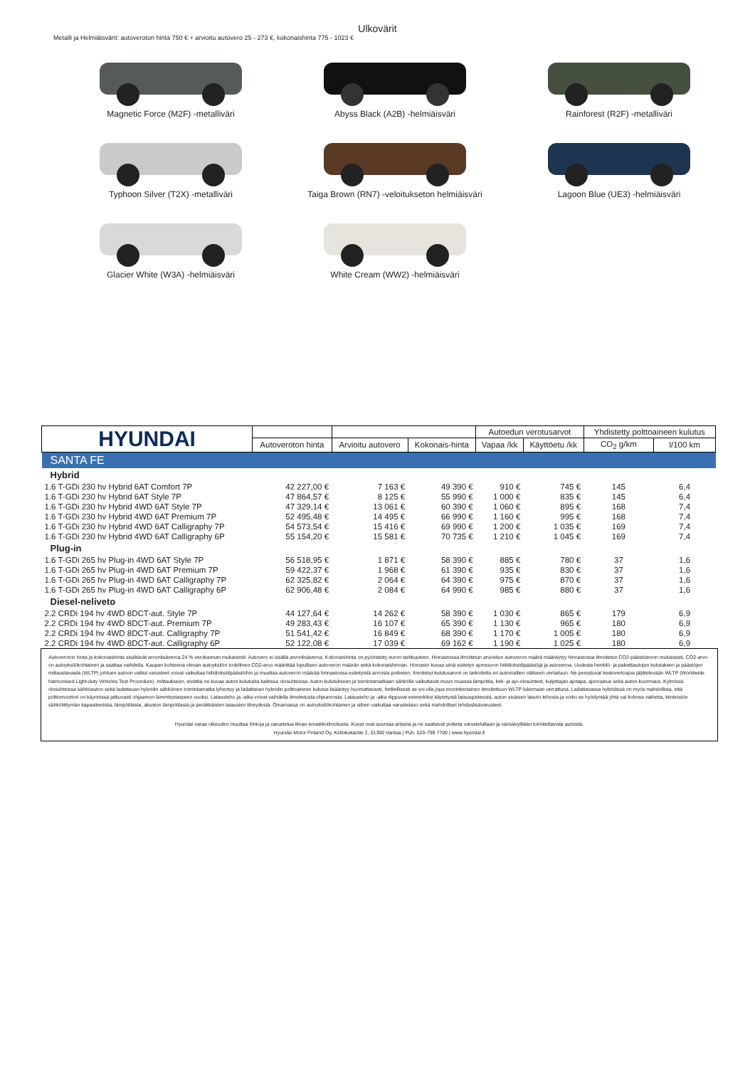Ulkovärit
Metalli ja Helmiäisvärit: autoveroton hinta 750 € + arvioitu autovero 25 - 273 €, kokonaishinta 775 - 1023 €
Magnetic Force (M2F) -metalliväri
Abyss Black (A2B) -helmiäisväri
Rainforest (R2F) -metalliväri
Typhoon Silver (T2X) -metalliväri
Taiga Brown (RN7) -veloitukseton helmiäisväri
Lagoon Blue (UE3) -helmiäisväri
Glacier White (W3A) -helmiäisväri
White Cream (WW2) -helmiäisväri
| HYUNDAI | | | | Autoedun verotusarvot | | Yhdistetty polttoaineen kulutus | |
| --- | --- | --- | --- | --- | --- | --- | --- |
| | Autoveroton hinta | Arvioitu autovero | Kokonais-hinta | Vapaa /kk | Käyttöetu /kk | CO<sub>2</sub> g/km | l/100 km |
| SANTA FE | | | | | | | |
| Hybrid | | | | | | | |
| 1.6 T-GDi 230 hv Hybrid 6AT Comfort 7P | 42 227,00 € | 7 163 € | 49 390 € | 910 € | 745 € | 145 | 6,4 |
| 1.6 T-GDi 230 hv Hybrid 6AT Style 7P | 47 864,57 € | 8 125 € | 55 990 € | 1 000 € | 835 € | 145 | 6,4 |
| 1.6 T-GDi 230 hv Hybrid 4WD 6AT Style 7P | 47 329,14 € | 13 061 € | 60 390 € | 1 060 € | 895 € | 168 | 7,4 |
| 1.6 T-GDi 230 hv Hybrid 4WD 6AT Premium 7P | 52 495,48 € | 14 495 € | 66 990 € | 1 160 € | 995 € | 168 | 7,4 |
| 1.6 T-GDi 230 hv Hybrid 4WD 6AT Calligraphy 7P | 54 573,54 € | 15 416 € | 69 990 € | 1 200 € | 1 035 € | 169 | 7,4 |
| 1.6 T-GDi 230 hv Hybrid 4WD 6AT Calligraphy 6P | 55 154,20 € | 15 581 € | 70 735 € | 1 210 € | 1 045 € | 169 | 7,4 |
| Plug-in | | | | | | | |
| 1.6 T-GDi 265 hv Plug-in 4WD 6AT Style 7P | 56 518,95 € | 1 871 € | 58 390 € | 885 € | 780 € | 37 | 1,6 |
| 1.6 T-GDi 265 hv Plug-in 4WD 6AT Premium 7P | 59 422,37 € | 1 968 € | 61 390 € | 935 € | 830 € | 37 | 1,6 |
| 1.6 T-GDi 265 hv Plug-in 4WD 6AT Calligraphy 7P | 62 325,82 € | 2 064 € | 64 390 € | 975 € | 870 € | 37 | 1,6 |
| 1.6 T-GDi 265 hv Plug-in 4WD 6AT Calligraphy 6P | 62 906,48 € | 2 084 € | 64 990 € | 985 € | 880 € | 37 | 1,6 |
| Diesel-neliveto | | | | | | | |
| 2.2 CRDi 194 hv 4WD 8DCT-aut. Style 7P | 44 127,64 € | 14 262 € | 58 390 € | 1 030 € | 865 € | 179 | 6,9 |
| 2.2 CRDi 194 hv 4WD 8DCT-aut. Premium 7P | 49 283,43 € | 16 107 € | 65 390 € | 1 130 € | 965 € | 180 | 6,9 |
| 2.2 CRDi 194 hv 4WD 8DCT-aut. Calligraphy 7P | 51 541,42 € | 16 849 € | 68 390 € | 1 170 € | 1 005 € | 180 | 6,9 |
| 2.2 CRDi 194 hv 4WD 8DCT-aut. Calligraphy 6P | 52 122,08 € | 17 039 € | 69 162 € | 1 190 € | 1 025 € | 180 | 6,9 |
Autoveroton hinta ja kokonaishinta sisältävät arvonlisäveroa 24 % verokannan mukaisesti. Autovero ei sisällä arvonlisäveroa. Kokonaishinta on pyöristetty euron tarkkuuteen. Hinnastossa ilmoitetun arvioidun autoveron määrä määräytyy hinnastossa ilmoitetun CO2-päästöarvon mukaisesti. CO2-arvo on autoyksilökohtainen ja saattaa vaihdella. Kaupan kohteena olevan autoyksilön todellinen CO2-arvo määrittää lopullisen autoveron määrän sekä kokonaishinnan. Hinnasto kuvaa siinä esitetyn ajoneuvon hiilidioksidipäästöjä ja autoveroa. Uudesta henkilö- ja pakettiautojen kulutuksen ja päästöjen mittaustavasta (WLTP) johtuen autoon valitut varusteet voivat vaikuttaa hiilidioksidipäästöihin ja muuttaa autoveron määrää hinnastossa esitetyistä arvoista poiketen. Ilmoitetut kulutusarvot on tarkoitettu eri automallien väliseen vertailuun. Ne perustuvat keskivertoajoa jäljittelevään WLTP (Worldwide harmonised Light-duty Vehicles Test Procedure) -mittaukseen, eivätkä ne kuvaa auton kulutusta kaikissa olosuhteissa. Auton kulutukseen ja toimintamatkaan sähköllä vaikuttavat muun muassa lämpötila, keli- ja ajo-olosuhteet, kuljettajan ajotapa, ajonopeus sekä auton kuormaus. Kylmissä olosuhteissa sähköauton sekä ladattavan hybridin sähköinen toimintamatka lyhentyy ja ladattavan hybridin polttoaineen kulutus lisääntyy huomattavasti, hetkellisesti se voi olla jopa moninkertainen ilmoitettuun WLTP lukemaan verrattuna. Ladattavassa hybridissä on myös mahdollista, että polttomoottori on käynnissä jatkuvasti ohjaamon lämmitystarpeen vuoksi. Latausteho ja -aika voivat vaihdella ilmoitetusta ohjearvosta. Latausteho ja -aika riippuvat esimerkiksi käytetystä latauspisteestä, auton sisäisen laturin tehosta ja voiko se hyödyntää yhtä vai kolmea vaihetta, kiinteistön sähköliittymän kapasiteetista, lämpötilasta, akuston lämpötilasta ja peräkkäisten latausten tiheydestä. Omamassa on autoyksilökohtainen ja siihen vaikuttaa varustetaso sekä mahdolliset tehdaslisävarusteet.
Hyundai varaa oikeuden muuttaa hintoja ja varustelua ilman ennakkoilmoitusta. Kuvat ovat suuntaa antavia ja ne saattavat poiketa varustelultaan ja värisävyiltään toimitettavista autoista.
Hyundai Motor Finland Oy, Kellokukantie 2, 01300 Vantaa | Puh. 020-799 7700 | www.hyundai.fi